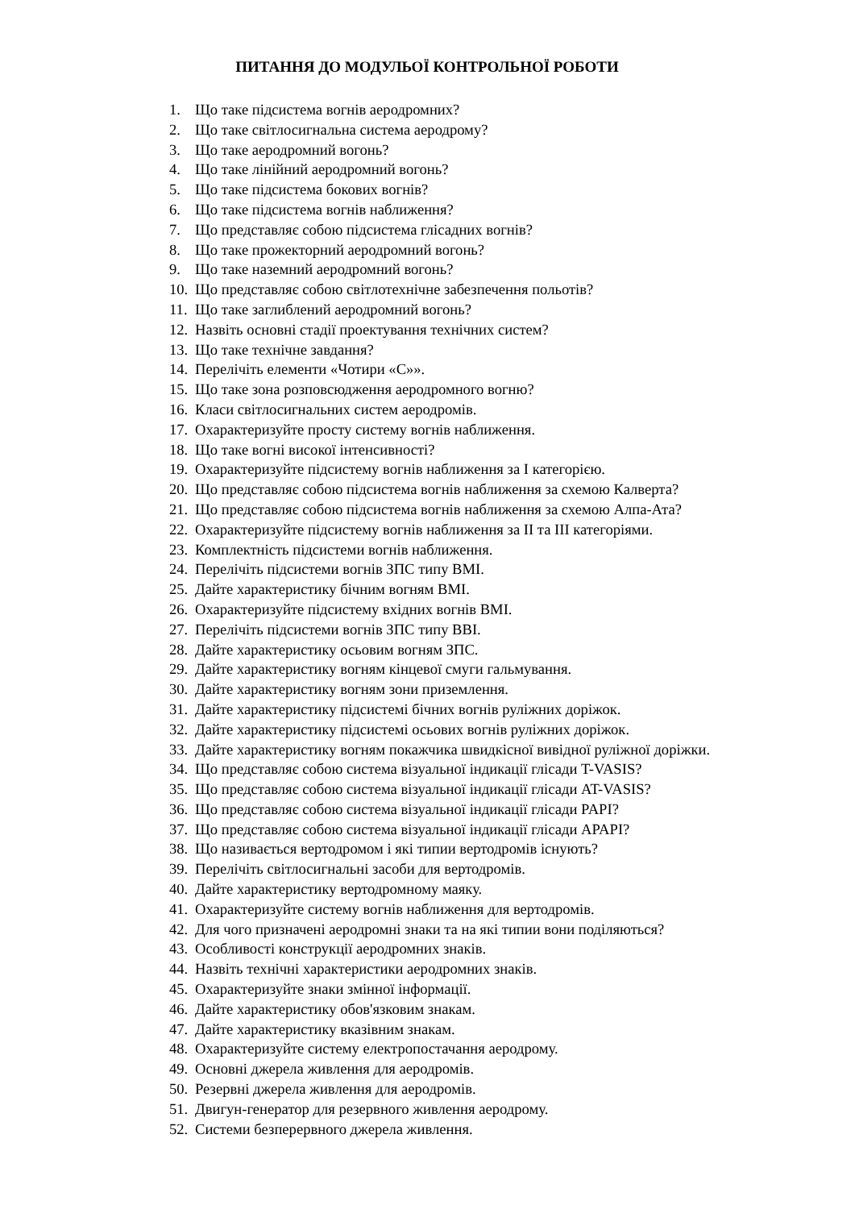ПИТАННЯ ДО МОДУЛЬОЇ КОНТРОЛЬНОЇ РОБОТИ
1. Що таке підсистема вогнів аеродромних?
2. Що таке світлосигнальна система аеродрому?
3. Що таке аеродромний вогонь?
4. Що таке лінійний аеродромний вогонь?
5. Що таке підсистема бокових вогнів?
6. Що таке підсистема вогнів наближення?
7. Що представляє собою підсистема глісадних вогнів?
8. Що таке прожекторний аеродромний вогонь?
9. Що таке наземний аеродромний вогонь?
10. Що представляє собою світлотехнічне забезпечення польотів?
11. Що таке заглиблений аеродромний вогонь?
12. Назвіть основні стадії проектування технічних систем?
13. Що таке технічне завдання?
14. Перелічіть елементи «Чотири «С»».
15. Що таке зона розповсюдження аеродромного вогню?
16. Класи світлосигнальних систем аеродромів.
17. Охарактеризуйте просту систему вогнів наближення.
18. Що таке вогні високої інтенсивності?
19. Охарактеризуйте підсистему вогнів наближення за І категорією.
20. Що представляє собою підсистема вогнів наближення за схемою Калверта?
21. Що представляє собою підсистема вогнів наближення за схемою Алпа-Ата?
22. Охарактеризуйте підсистему вогнів наближення за ІІ та ІІІ категоріями.
23. Комплектність підсистеми вогнів наближення.
24. Перелічіть підсистеми вогнів ЗПС типу ВМІ.
25. Дайте характеристику бічним вогням ВМІ.
26. Охарактеризуйте підсистему вхідних вогнів ВМІ.
27. Перелічіть підсистеми вогнів ЗПС типу ВВІ.
28. Дайте характеристику осьовим вогням ЗПС.
29. Дайте характеристику вогням кінцевої смуги гальмування.
30. Дайте характеристику вогням зони приземлення.
31. Дайте характеристику підсистемі бічних вогнів руліжних доріжок.
32. Дайте характеристику підсистемі осьових вогнів руліжних доріжок.
33. Дайте характеристику вогням покажчика швидкісної вивідної руліжної доріжки.
34. Що представляє собою система візуальної індикації глісади T-VASIS?
35. Що представляє собою система візуальної індикації глісади AT-VASIS?
36. Що представляє собою система візуальної індикації глісади PAPI?
37. Що представляє собою система візуальної індикації глісади APAPI?
38. Що називається вертодромом і які типии вертодромів існують?
39. Перелічіть світлосигнальні засоби для вертодромів.
40. Дайте характеристику вертодромному маяку.
41. Охарактеризуйте систему вогнів наближення для вертодромів.
42. Для чого призначені аеродромні знаки та на які типии вони поділяються?
43. Особливості конструкції аеродромних знаків.
44. Назвіть технічні характеристики аеродромних знаків.
45. Охарактеризуйте знаки змінної інформації.
46. Дайте характеристику обов'язковим знакам.
47. Дайте характеристику вказівним знакам.
48. Охарактеризуйте систему електропостачання аеродрому.
49. Основні джерела живлення для аеродромів.
50. Резервні джерела живлення для аеродромів.
51. Двигун-генератор для резервного живлення аеродрому.
52. Системи безперервного джерела живлення.